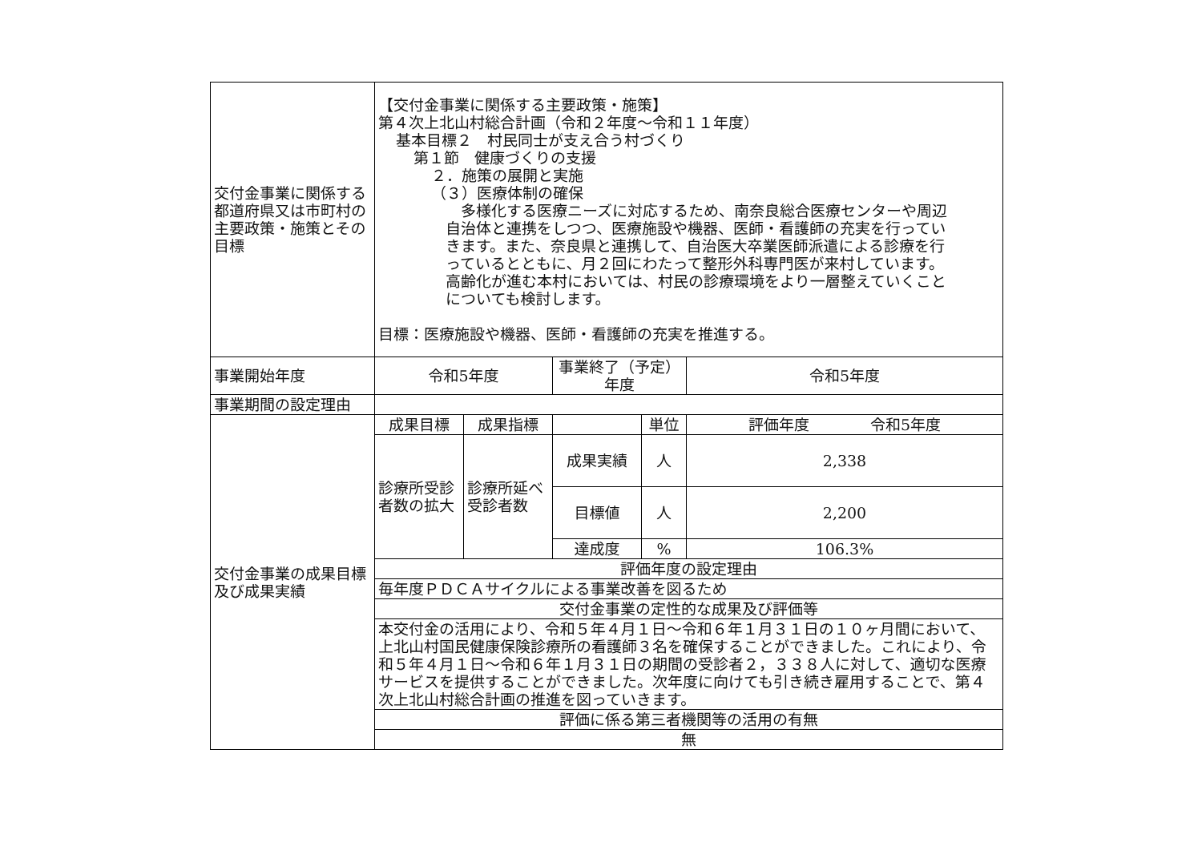| 交付金事業に関係する都道府県又は市町村の主要政策・施策とその目標 | 【交付金事業に関係する主要政策・施策】 第４次上北山村総合計画（令和２年度～令和１１年度） 基本目標２ 村民同士が支え合う村づくり 第１節 健康づくりの支援 ２．施策の展開と実施 （３）医療体制の確保 多様化する医療ニーズに対応するため、南奈良総合医療センターや周辺自治体と連携をしつつ、医療施設や機器、医師・看護師の充実を行っていきます。また、奈良県と連携して、自治医大卒業医師派遣による診療を行っているとともに、月２回にわたって整形外科専門医が来村しています。高齢化が進む本村においては、村民の診療環境をより一層整えていくことについても検討します。 目標：医療施設や機器、医師・看護師の充実を推進する。 | | | | |
| 事業開始年度 | 令和5年度 | | 事業終了（予定）年度 | | 令和5年度 |
| 事業期間の設定理由 | | | | | |
| 交付金事業の成果目標及び成果実績 | 成果目標 | 成果指標 | | 単位 | 評価年度 令和5年度 |
| | 診療所受診者数の拡大 | 診療所延べ受診者数 | 成果実績 | 人 | 2,338 |
| | | | 目標値 | 人 | 2,200 |
| | | | 達成度 | % | 106.3% |
| | 評価年度の設定理由 | | | | |
| | 毎年度ＰＤＣＡサイクルによる事業改善を図るため | | | | |
| | 交付金事業の定性的な成果及び評価等 | | | | |
| | 本交付金の活用により、令和５年４月１日～令和６年１月３１日の１０ヶ月間において、上北山村国民健康保険診療所の看護師３名を確保することができました。これにより、令和５年４月１日～令和６年１月３１日の期間の受診者２，３３８人に対して、適切な医療サービスを提供することができました。次年度に向けても引き続き雇用することで、第４次上北山村総合計画の推進を図っていきます。 | | | | |
| | 評価に係る第三者機関等の活用の有無 | | | | |
| | 無 | | | | |